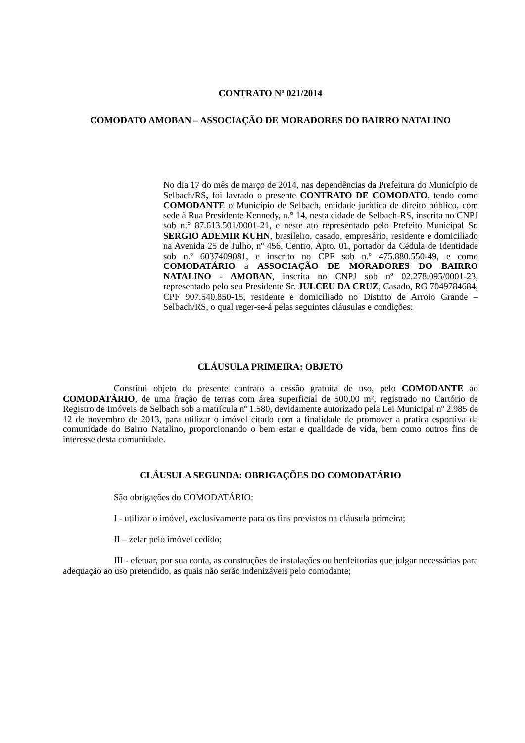CONTRATO Nº 021/2014
COMODATO AMOBAN – ASSOCIAÇÃO DE MORADORES DO BAIRRO NATALINO
No dia 17 do mês de março de 2014, nas dependências da Prefeitura do Município de Selbach/RS, foi lavrado o presente CONTRATO DE COMODATO, tendo como COMODANTE o Município de Selbach, entidade jurídica de direito público, com sede à Rua Presidente Kennedy, n.° 14, nesta cidade de Selbach-RS, inscrita no CNPJ sob n.° 87.613.501/0001-21, e neste ato representado pelo Prefeito Municipal Sr. SERGIO ADEMIR KUHN, brasileiro, casado, empresário, residente e domiciliado na Avenida 25 de Julho, nº 456, Centro, Apto. 01, portador da Cédula de Identidade sob n.º 6037409081, e inscrito no CPF sob n.º 475.880.550-49, e como COMODATÁRIO a ASSOCIAÇÃO DE MORADORES DO BAIRRO NATALINO - AMOBAN, inscrita no CNPJ sob nº 02.278.095/0001-23, representado pelo seu Presidente Sr. JULCEU DA CRUZ, Casado, RG 7049784684, CPF 907.540.850-15, residente e domiciliado no Distrito de Arroio Grande – Selbach/RS, o qual reger-se-á pelas seguintes cláusulas e condições:
CLÁUSULA PRIMEIRA: OBJETO
Constitui objeto do presente contrato a cessão gratuita de uso, pelo COMODANTE ao COMODATÁRIO, de uma fração de terras com área superficial de 500,00 m², registrado no Cartório de Registro de Imóveis de Selbach sob a matrícula nº 1.580, devidamente autorizado pela Lei Municipal nº 2.985 de 12 de novembro de 2013, para utilizar o imóvel citado com a finalidade de promover a pratica esportiva da comunidade do Bairro Natalino, proporcionando o bem estar e qualidade de vida, bem como outros fins de interesse desta comunidade.
CLÁUSULA SEGUNDA: OBRIGAÇÕES DO COMODATÁRIO
São obrigações do COMODATÁRIO:
I - utilizar o imóvel, exclusivamente para os fins previstos na cláusula primeira;
II – zelar pelo imóvel cedido;
III - efetuar, por sua conta, as construções de instalações ou benfeitorias que julgar necessárias para adequação ao uso pretendido, as quais não serão indenizáveis pelo comodante;